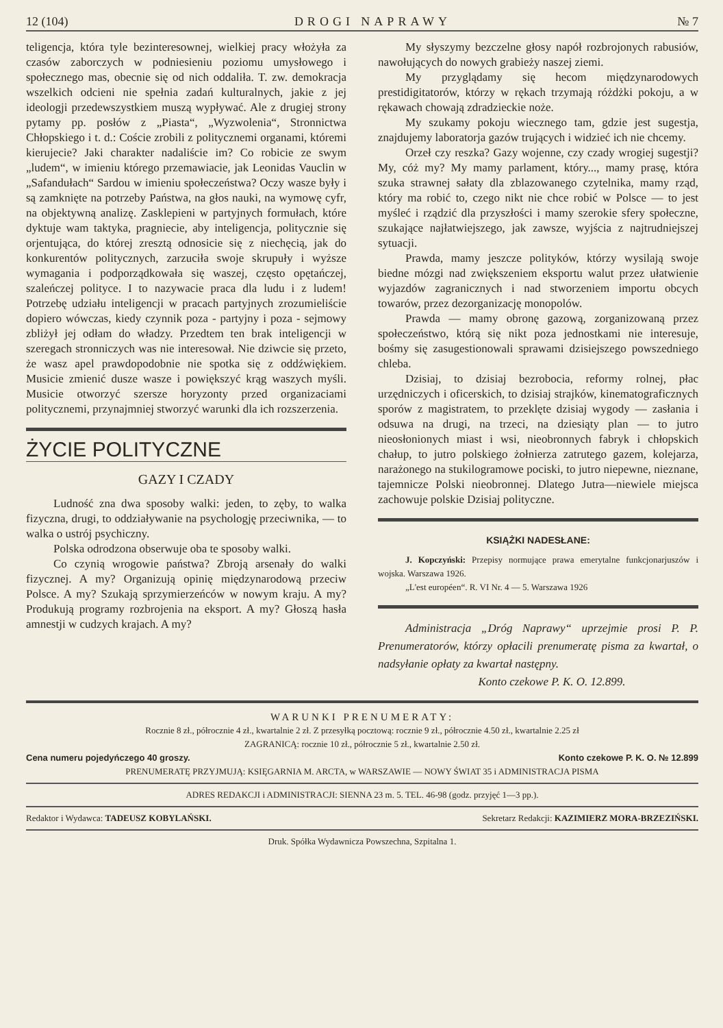12 (104) DROGI NAPRAWY № 7
teligencja, która tyle bezinteresownej, wielkiej pracy włożyła za czasów zaborczych w podniesieniu poziomu umysłowego i społecznego mas, obecnie się od nich oddaliła. T. zw. demokracja wszelkich odcieni nie spełnia zadań kulturalnych, jakie z jej ideologji przedewszystkiem muszą wypływać. Ale z drugiej strony pytamy pp. posłów z „Piasta“, „Wyzwolenia“, Stronnictwa Chłopskiego i t. d.: Coście zrobili z politycznemi organami, któremi kierujecie? Jaki charakter nadaliście im? Co robicie ze swym „ludem“, w imieniu którego przemawiacie, jak Leonidas Vauclin w „Safandułach“ Sardou w imieniu społeczeństwa? Oczy wasze były i są zamknięte na potrzeby Państwa, na głos nauki, na wymowę cyfr, na objektywną analizę. Zasklepieni w partyjnych formułach, które dyktuje wam taktyka, pragniecie, aby inteligencja, politycznie się orjentująca, do której zresztą odnosicie się z niechęcią, jak do konkurentów politycznych, zarzuciła swoje skrupuły i wyższe wymagania i podporządkowała się waszej, często opętańczej, szaleńczej polityce. I to nazywacie praca dla ludu i z ludem! Potrzebę udziału inteligencji w pracach partyjnych zrozumieliście dopiero wówczas, kiedy czynnik poza - partyjny i poza - sejmowy zbliżył jej odłam do władzy. Przedtem ten brak inteligencji w szeregach stronniczych was nie interesował. Nie dziwcie się przeto, że wasz apel prawdopodobnie nie spotka się z oddźwiękiem. Musicie zmienić dusze wasze i powiększyć krąg waszych myśli. Musicie otworzyć szersze horyzonty przed organizaciami politycznemi, przynajmniej stworzyć warunki dla ich rozszerzenia.
ŻYCIE POLITYCZNE
GAZY I CZADY
Ludność zna dwa sposoby walki: jeden, to zęby, to walka fizyczna, drugi, to oddziaływanie na psychologję przeciwnika, — to walka o ustrój psychiczny.
Polska odrodzona obserwuje oba te sposoby walki.
Co czynią wrogowie państwa? Zbroją arsenały do walki fizycznej. A my? Organizują opinię międzynarodową przeciw Polsce. A my? Szukają sprzymierzeńców w nowym kraju. A my? Produkują programy rozbrojenia na eksport. A my? Głoszą hasła amnestji w cudzych krajach. A my?
My słyszymy bezczelne głosy napół rozbrojonych rabusiów, nawołujących do nowych grabieży naszej ziemi.
My przyglądamy się hecom międzynarodowych prestidigitatorów, którzy w rękach trzymają różdżki pokoju, a w rękawach chowają zdradzieckie noże.
My szukamy pokoju wiecznego tam, gdzie jest sugestja, znajdujemy laboratorja gazów trujących i widzieć ich nie chcemy.
Orzeł czy reszka? Gazy wojenne, czy czady wrogiej sugestji? My, cóż my? My mamy parlament, który..., mamy prasę, która szuka strawnej sałaty dla zblazowanego czytelnika, mamy rząd, który ma robić to, czego nikt nie chce robić w Polsce — to jest myśleć i rządzić dla przyszłości i mamy szerokie sfery społeczne, szukające najłatwiejszego, jak zawsze, wyjścia z najtrudniejszej sytuacji.
Prawda, mamy jeszcze polityków, którzy wysilają swoje biedne mózgi nad zwiększeniem eksportu walut przez ułatwienie wyjazdów zagranicznych i nad stworzeniem importu obcych towarów, przez dezorganizację monopolów.
Prawda — mamy obronę gazową, zorganizowaną przez społeczeństwo, którą się nikt poza jednostkami nie interesuje, bośmy się zasugestionowali sprawami dzisiejszego powszedniego chleba.
Dzisiaj, to dzisiaj bezrobocia, reformy rolnej, płac urzędniczych i oficerskich, to dzisiaj strajków, kinematograficznych sporów z magistratem, to przeklęte dzisiaj wygody — zasłania i odsuwa na drugi, na trzeci, na dziesiąty plan — to jutro nieosłonionych miast i wsi, nieobronnych fabryk i chłopskich chałup, to jutro polskiego żołnierza zatrutego gazem, kolejarza, narażonego na stukilogramowe pociski, to jutro niepewne, nieznane, tajemnicze Polski nieobronnej. Dlatego Jutra—niewiele miejsca zachowuje polskie Dzisiaj polityczne.
KSIĄŻKI NADESŁANE:
J. Kopczyński: Przepisy normujące prawa emerytalne funkcjonarjuszów i wojska. Warszawa 1926.
„L'est européen“. R. VI Nr. 4 — 5. Warszawa 1926
Administracja „Dróg Naprawy“ uprzejmie prosi P. P. Prenumeratorów, którzy opłacili prenumeratę pisma za kwartał, o nadsyłanie opłaty za kwartał następny.
Konto czekowe P. K. O. 12.899.
WARUNKI PRENUMERATY:
Rocznie 8 zł., półrocznie 4 zł., kwartalnie 2 zł. Z przesyłką pocztową: rocznie 9 zł., półrocznie 4.50 zł., kwartalnie 2.25 zł
ZAGRANICĄ: rocznie 10 zł., półrocznie 5 zł., kwartalnie 2.50 zł.
Cena numeru pojedyńczego 40 groszy. Konto czekowe P. K. O. № 12.899
PRENUMERATĘ PRZYJMUJĄ: KSIĘGARNIA M. ARCTA, w WARSZAWIE — NOWY ŚWIAT 35 i ADMINISTRACJA PISMA
ADRES REDAKCJI i ADMINISTRACJI: SIENNA 23 m. 5. TEL. 46-98 (godz. przyjęć 1—3 pp.).
Redaktor i Wydawca: TADEUSZ KOBYLAŃSKI. Sekretarz Redakcji: KAZIMIERZ MORA-BRZEZIŃSKI.
Druk. Spółka Wydawnicza Powszechna, Szpitalna 1.